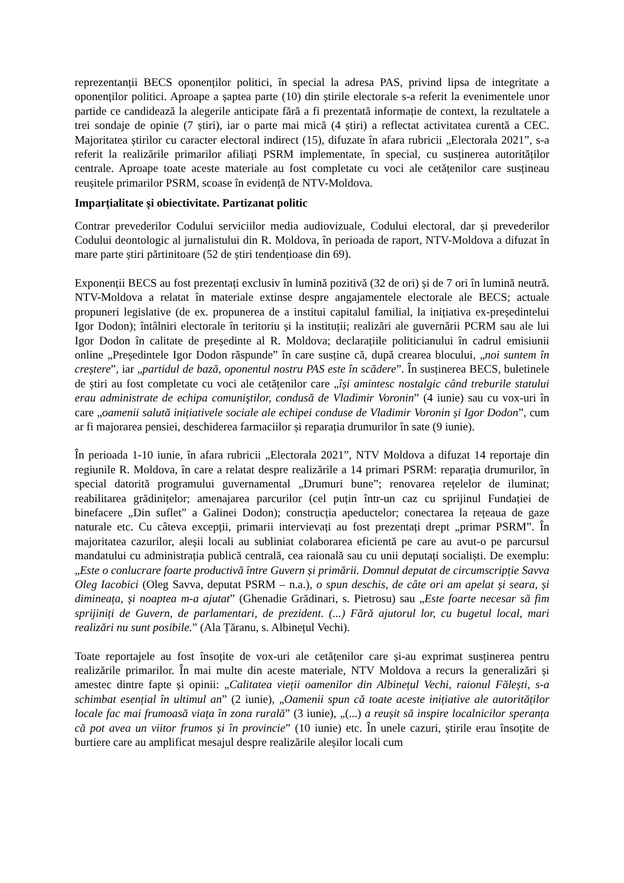reprezentanții BECS oponenților politici, în special la adresa PAS, privind lipsa de integritate a oponenților politici. Aproape a șaptea parte (10) din știrile electorale s-a referit la evenimentele unor partide ce candidează la alegerile anticipate fără a fi prezentată informație de context, la rezultatele a trei sondaje de opinie (7 știri), iar o parte mai mică (4 știri) a reflectat activitatea curentă a CEC. Majoritatea știrilor cu caracter electoral indirect (15), difuzate în afara rubricii „Electorala 2021”, s-a referit la realizările primarilor afiliați PSRM implementate, în special, cu susținerea autorităților centrale. Aproape toate aceste materiale au fost completate cu voci ale cetățenilor care susțineau reușitele primarilor PSRM, scoase în evidență de NTV-Moldova.
Imparțialitate și obiectivitate. Partizanat politic
Contrar prevederilor Codului serviciilor media audiovizuale, Codului electoral, dar și prevederilor Codului deontologic al jurnalistului din R. Moldova, în perioada de raport, NTV-Moldova a difuzat în mare parte știri părtinitoare (52 de știri tendențioase din 69).
Exponenții BECS au fost prezentați exclusiv în lumină pozitivă (32 de ori) și de 7 ori în lumină neutră. NTV-Moldova a relatat în materiale extinse despre angajamentele electorale ale BECS; actuale propuneri legislative (de ex. propunerea de a institui capitalul familial, la inițiativa ex-președintelui Igor Dodon); întâlniri electorale în teritoriu și la instituții; realizări ale guvernării PCRM sau ale lui Igor Dodon în calitate de președinte al R. Moldova; declarațiile politicianului în cadrul emisiunii online „Președintele Igor Dodon răspunde” în care susține că, după crearea blocului, „noi suntem în creștere”, iar „partidul de bază, oponentul nostru PAS este în scădere”. În susținerea BECS, buletinele de știri au fost completate cu voci ale cetățenilor care „își amintesc nostalgic când treburile statului erau administrate de echipa comuniştilor, condusă de Vladimir Voronin” (4 iunie) sau cu vox-uri în care „oamenii salută inițiativele sociale ale echipei conduse de Vladimir Voronin și Igor Dodon”, cum ar fi majorarea pensiei, deschiderea farmaciilor și reparația drumurilor în sate (9 iunie).
În perioada 1-10 iunie, în afara rubricii „Electorala 2021”, NTV Moldova a difuzat 14 reportaje din regiunile R. Moldova, în care a relatat despre realizările a 14 primari PSRM: reparația drumurilor, în special datorită programului guvernamental „Drumuri bune”; renovarea rețelelor de iluminat; reabilitarea grădinițelor; amenajarea parcurilor (cel puțin într-un caz cu sprijinul Fundației de binefacere „Din suflet” a Galinei Dodon); construcția apeductelor; conectarea la rețeaua de gaze naturale etc. Cu câteva excepții, primarii intervievați au fost prezentați drept „primar PSRM”. În majoritatea cazurilor, aleșii locali au subliniat colaborarea eficientă pe care au avut-o pe parcursul mandatului cu administrația publică centrală, cea raională sau cu unii deputați socialiști. De exemplu: „Este o conlucrare foarte productivă între Guvern și primării. Domnul deputat de circumscripție Savva Oleg Iacobici (Oleg Savva, deputat PSRM – n.a.), o spun deschis, de câte ori am apelat și seara, și dimineața, și noaptea m-a ajutat” (Ghenadie Grădinari, s. Pietrosu) sau „Este foarte necesar să fim sprijiniți de Guvern, de parlamentari, de prezident. (...) Fără ajutorul lor, cu bugetul local, mari realizări nu sunt posibile.” (Ala Țăranu, s. Albinețul Vechi).
Toate reportajele au fost însoțite de vox-uri ale cetățenilor care și-au exprimat susținerea pentru realizările primarilor. În mai multe din aceste materiale, NTV Moldova a recurs la generalizări și amestec dintre fapte și opinii: „Calitatea vieții oamenilor din Albinețul Vechi, raionul Fălești, s-a schimbat esențial în ultimul an” (2 iunie), „Oamenii spun că toate aceste inițiative ale autorităților locale fac mai frumoasă viața în zona rurală” (3 iunie), „(...) a reușit să inspire localnicilor speranța că pot avea un viitor frumos și în provincie” (10 iunie) etc. În unele cazuri, știrile erau însoțite de burtiere care au amplificat mesajul despre realizările aleșilor locali cum